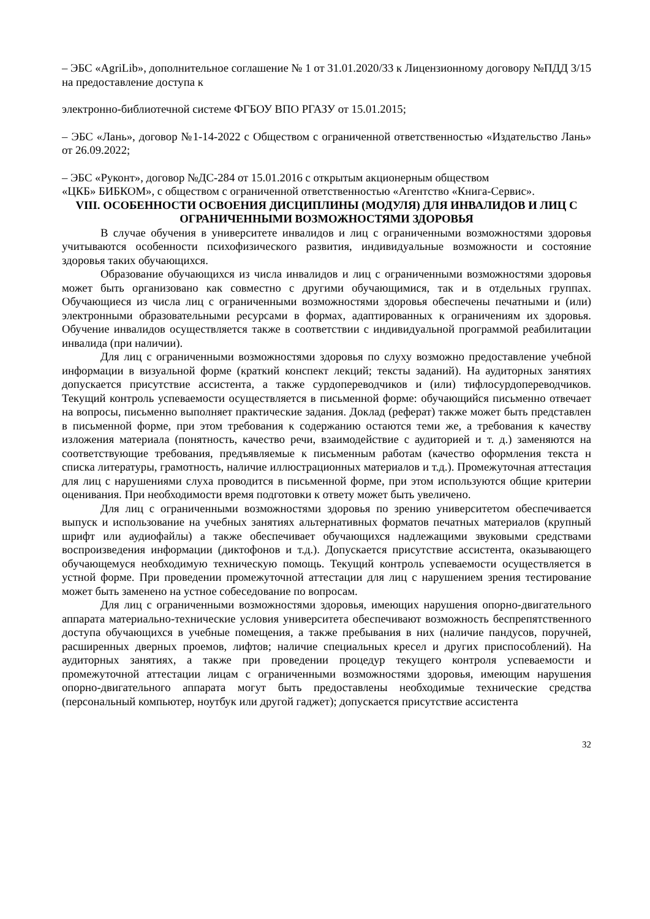– ЭБС «AgriLib», дополнительное соглашение № 1 от 31.01.2020/33 к Лицензионному договору №ПДД 3/15 на предоставление доступа к
электронно-библиотечной системе ФГБОУ ВПО РГАЗУ от 15.01.2015;
– ЭБС «Лань», договор №1-14-2022 с Обществом с ограниченной ответственностью «Издательство Лань» от 26.09.2022;
– ЭБС «Руконт», договор №ДС-284 от 15.01.2016 с открытым акционерным обществом
«ЦКБ» БИБКОМ», с обществом с ограниченной ответственностью «Агентство «Книга-Сервис».
VIII. ОСОБЕННОСТИ ОСВОЕНИЯ ДИСЦИПЛИНЫ (МОДУЛЯ) ДЛЯ ИНВАЛИДОВ И ЛИЦ С ОГРАНИЧЕННЫМИ ВОЗМОЖНОСТЯМИ ЗДОРОВЬЯ
В случае обучения в университете инвалидов и лиц с ограниченными возможностями здоровья учитываются особенности психофизического развития, индивидуальные возможности и состояние здоровья таких обучающихся.
Образование обучающихся из числа инвалидов и лиц с ограниченными возможностями здоровья может быть организовано как совместно с другими обучающимися, так и в отдельных группах. Обучающиеся из числа лиц с ограниченными возможностями здоровья обеспечены печатными и (или) электронными образовательными ресурсами в формах, адаптированных к ограничениям их здоровья. Обучение инвалидов осуществляется также в соответствии с индивидуальной программой реабилитации инвалида (при наличии).
Для лиц с ограниченными возможностями здоровья по слуху возможно предоставление учебной информации в визуальной форме (краткий конспект лекций; тексты заданий). На аудиторных занятиях допускается присутствие ассистента, а также сурдопереводчиков и (или) тифлосурдопереводчиков. Текущий контроль успеваемости осуществляется в письменной форме: обучающийся письменно отвечает на вопросы, письменно выполняет практические задания. Доклад (реферат) также может быть представлен в письменной форме, при этом требования к содержанию остаются теми же, а требования к качеству изложения материала (понятность, качество речи, взаимодействие с аудиторией и т. д.) заменяются на соответствующие требования, предъявляемые к письменным работам (качество оформления текста н списка литературы, грамотность, наличие иллюстрационных материалов и т.д.). Промежуточная аттестация для лиц с нарушениями слуха проводится в письменной форме, при этом используются общие критерии оценивания. При необходимости время подготовки к ответу может быть увеличено.
Для лиц с ограниченными возможностями здоровья по зрению университетом обеспечивается выпуск и использование на учебных занятиях альтернативных форматов печатных материалов (крупный шрифт или аудиофайлы) а также обеспечивает обучающихся надлежащими звуковыми средствами воспроизведения информации (диктофонов и т.д.). Допускается присутствие ассистента, оказывающего обучающемуся необходимую техническую помощь. Текущий контроль успеваемости осуществляется в устной форме. При проведении промежуточной аттестации для лиц с нарушением зрения тестирование может быть заменено на устное собеседование по вопросам.
Для лиц с ограниченными возможностями здоровья, имеющих нарушения опорно-двигательного аппарата материально-технические условия университета обеспечивают возможность беспрепятственного доступа обучающихся в учебные помещения, а также пребывания в них (наличие пандусов, поручней, расширенных дверных проемов, лифтов; наличие специальных кресел и других приспособлений). На аудиторных занятиях, а также при проведении процедур текущего контроля успеваемости и промежуточной аттестации лицам с ограниченными возможностями здоровья, имеющим нарушения опорно-двигательного аппарата могут быть предоставлены необходимые технические средства (персональный компьютер, ноутбук или другой гаджет); допускается присутствие ассистента
32